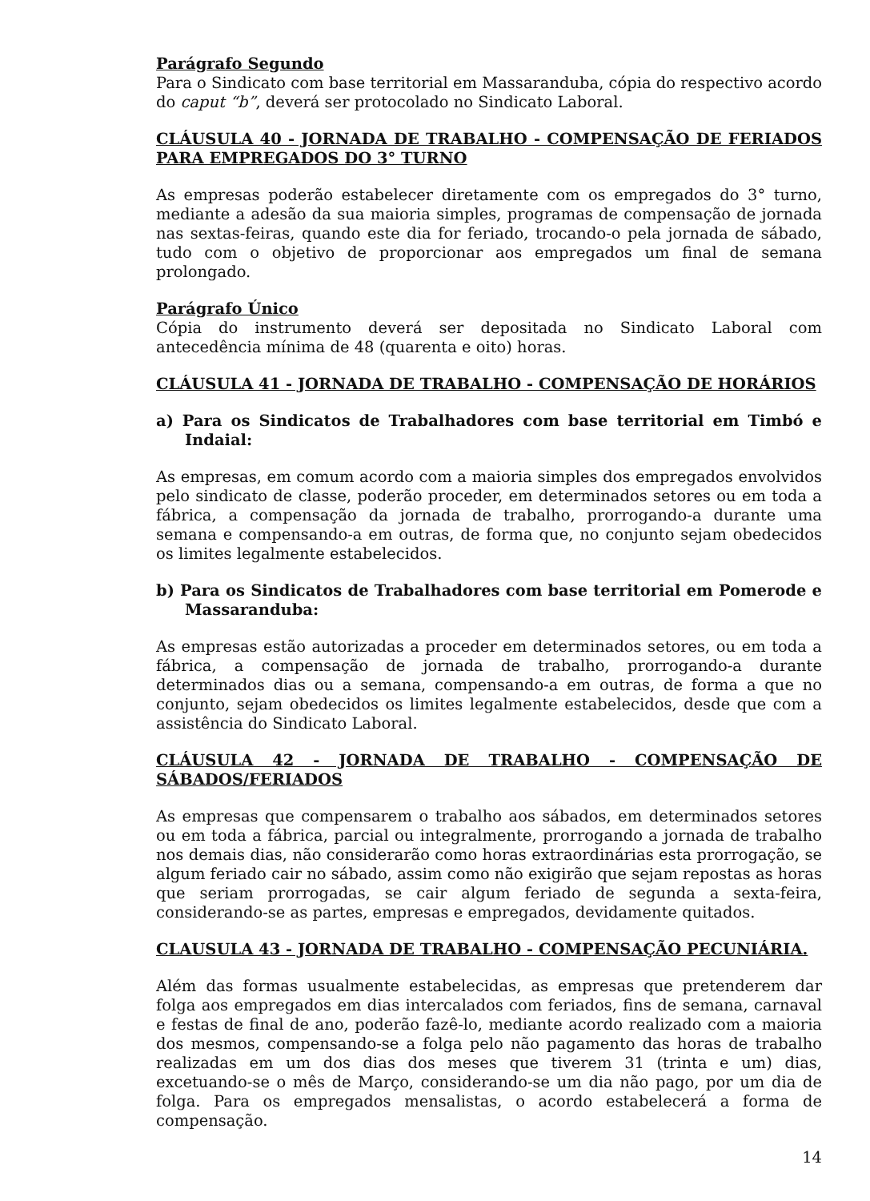Parágrafo Segundo
Para o Sindicato com base territorial em Massaranduba, cópia do respectivo acordo do caput “b”, deverá ser protocolado no Sindicato Laboral.
CLÁUSULA 40 - JORNADA DE TRABALHO - COMPENSAÇÃO DE FERIADOS PARA EMPREGADOS DO 3° TURNO
As empresas poderão estabelecer diretamente com os empregados do 3° turno, mediante a adesão da sua maioria simples, programas de compensação de jornada nas sextas-feiras, quando este dia for feriado, trocando-o pela jornada de sábado, tudo com o objetivo de proporcionar aos empregados um final de semana prolongado.
Parágrafo Único
Cópia do instrumento deverá ser depositada no Sindicato Laboral com antecedência mínima de 48 (quarenta e oito) horas.
CLÁUSULA 41 - JORNADA DE TRABALHO - COMPENSAÇÃO DE HORÁRIOS
a) Para os Sindicatos de Trabalhadores com base territorial em Timbó e Indaial:
As empresas, em comum acordo com a maioria simples dos empregados envolvidos pelo sindicato de classe, poderão proceder, em determinados setores ou em toda a fábrica, a compensação da jornada de trabalho, prorrogando-a durante uma semana e compensando-a em outras, de forma que, no conjunto sejam obedecidos os limites legalmente estabelecidos.
b) Para os Sindicatos de Trabalhadores com base territorial em Pomerode e Massaranduba:
As empresas estão autorizadas a proceder em determinados setores, ou em toda a fábrica, a compensação de jornada de trabalho, prorrogando-a durante determinados dias ou a semana, compensando-a em outras, de forma a que no conjunto, sejam obedecidos os limites legalmente estabelecidos, desde que com a assistência do Sindicato Laboral.
CLÁUSULA 42 - JORNADA DE TRABALHO - COMPENSAÇÃO DE SÁBADOS/FERIADOS
As empresas que compensarem o trabalho aos sábados, em determinados setores ou em toda a fábrica, parcial ou integralmente, prorrogando a jornada de trabalho nos demais dias, não considerarão como horas extraordinárias esta prorrogação, se algum feriado cair no sábado, assim como não exigirão que sejam repostas as horas que seriam prorrogadas, se cair algum feriado de segunda a sexta-feira, considerando-se as partes, empresas e empregados, devidamente quitados.
CLAUSULA 43 - JORNADA DE TRABALHO - COMPENSAÇÃO PECUNIÁRIA.
Além das formas usualmente estabelecidas, as empresas que pretenderem dar folga aos empregados em dias intercalados com feriados, fins de semana, carnaval e festas de final de ano, poderão fazê-lo, mediante acordo realizado com a maioria dos mesmos, compensando-se a folga pelo não pagamento das horas de trabalho realizadas em um dos dias dos meses que tiverem 31 (trinta e um) dias, excetuando-se o mês de Março, considerando-se um dia não pago, por um dia de folga. Para os empregados mensalistas, o acordo estabelecerá a forma de compensação.
14